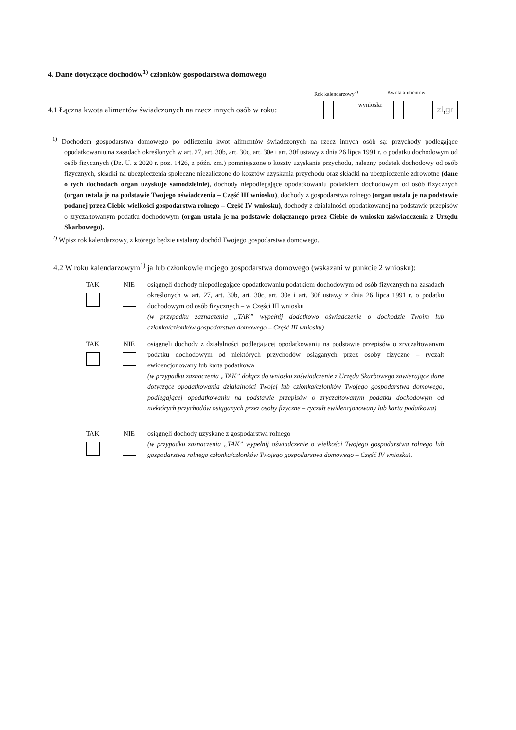4. Dane dotyczące dochodów<sup>1)</sup> członków gospodarstwa domowego
Rok kalendarzowy<sup>2)</sup> Kwota alimentów
4.1 Łączna kwota alimentów świadczonych na rzecz innych osób w roku:
wyniosła:
zł, gr
<sup>1)</sup> Dochodem gospodarstwa domowego po odliczeniu kwot alimentów świadczonych na rzecz innych osób są: przychody podlegające opodatkowaniu na zasadach określonych w art. 27, art. 30b, art. 30c, art. 30e i art. 30f ustawy z dnia 26 lipca 1991 r. o podatku dochodowym od osób fizycznych (Dz. U. z 2020 r. poz. 1426, z późn. zm.) pomniejszone o koszty uzyskania przychodu, należny podatek dochodowy od osób fizycznych, składki na ubezpieczenia społeczne niezaliczone do kosztów uzyskania przychodu oraz składki na ubezpieczenie zdrowotne (dane o tych dochodach organ uzyskuje samodzielnie), dochody niepodlegające opodatkowaniu podatkiem dochodowym od osób fizycznych (organ ustala je na podstawie Twojego oświadczenia – Część III wniosku), dochody z gospodarstwa rolnego (organ ustala je na podstawie podanej przez Ciebie wielkości gospodarstwa rolnego – Część IV wniosku), dochody z działalności opodatkowanej na podstawie przepisów o zryczałtowanym podatku dochodowym (organ ustala je na podstawie dołączanego przez Ciebie do wniosku zaświadczenia z Urzędu Skarbowego).
<sup>2)</sup> Wpisz rok kalendarzowy, z którego będzie ustalany dochód Twojego gospodarstwa domowego.
4.2 W roku kalendarzowym<sup>1)</sup> ja lub członkowie mojego gospodarstwa domowego (wskazani w punkcie 2 wniosku):
TAK NIE osiągnęli dochody niepodlegające opodatkowaniu podatkiem dochodowym od osób fizycznych na zasadach określonych w art. 27, art. 30b, art. 30c, art. 30e i art. 30f ustawy z dnia 26 lipca 1991 r. o podatku dochodowym od osób fizycznych – w Części III wniosku
(w przypadku zaznaczenia „TAK” wypełnij dodatkowo oświadczenie o dochodzie Twoim lub członka/członków gospodarstwa domowego – Część III wniosku)
TAK NIE osiągnęli dochody z działalności podlegającej opodatkowaniu na podstawie przepisów o zryczałtowanym podatku dochodowym od niektórych przychodów osiąganych przez osoby fizyczne – ryczałt ewidencjonowany lub karta podatkowa
(w przypadku zaznaczenia „TAK” dołącz do wniosku zaświadczenie z Urzędu Skarbowego zawierające dane dotyczące opodatkowania działalności Twojej lub członka/członków Twojego gospodarstwa domowego, podlegającej opodatkowaniu na podstawie przepisów o zryczałtowanym podatku dochodowym od niektórych przychodów osiąganych przez osoby fizyczne – ryczałt ewidencjonowany lub karta podatkowa)
TAK NIE osiągnęli dochody uzyskane z gospodarstwa rolnego
(w przypadku zaznaczenia „TAK” wypełnij oświadczenie o wielkości Twojego gospodarstwa rolnego lub gospodarstwa rolnego członka/członków Twojego gospodarstwa domowego – Część IV wniosku).